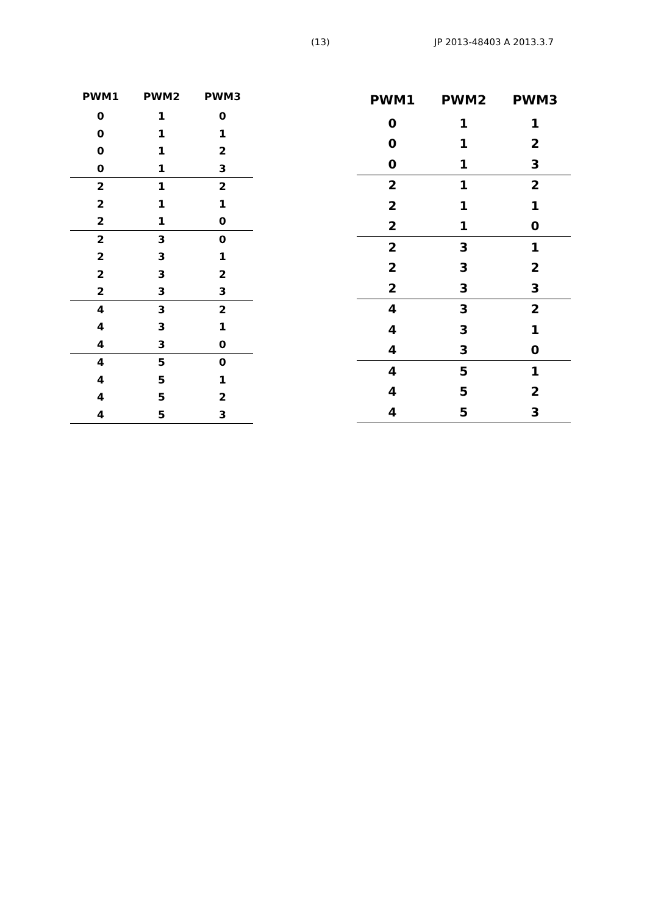(13) JP 2013-48403 A 2013.3.7
| PWM1 | PWM2 | PWM3 |
| --- | --- | --- |
| 0 | 1 | 0 |
| 0 | 1 | 1 |
| 0 | 1 | 2 |
| 0 | 1 | 3 |
| 2 | 1 | 2 |
| 2 | 1 | 1 |
| 2 | 1 | 0 |
| 2 | 3 | 0 |
| 2 | 3 | 1 |
| 2 | 3 | 2 |
| 2 | 3 | 3 |
| 4 | 3 | 2 |
| 4 | 3 | 1 |
| 4 | 3 | 0 |
| 4 | 5 | 0 |
| 4 | 5 | 1 |
| 4 | 5 | 2 |
| 4 | 5 | 3 |
| PWM1 | PWM2 | PWM3 |
| --- | --- | --- |
| 0 | 1 | 1 |
| 0 | 1 | 2 |
| 0 | 1 | 3 |
| 2 | 1 | 2 |
| 2 | 1 | 1 |
| 2 | 1 | 0 |
| 2 | 3 | 1 |
| 2 | 3 | 2 |
| 2 | 3 | 3 |
| 4 | 3 | 2 |
| 4 | 3 | 1 |
| 4 | 3 | 0 |
| 4 | 5 | 1 |
| 4 | 5 | 2 |
| 4 | 5 | 3 |